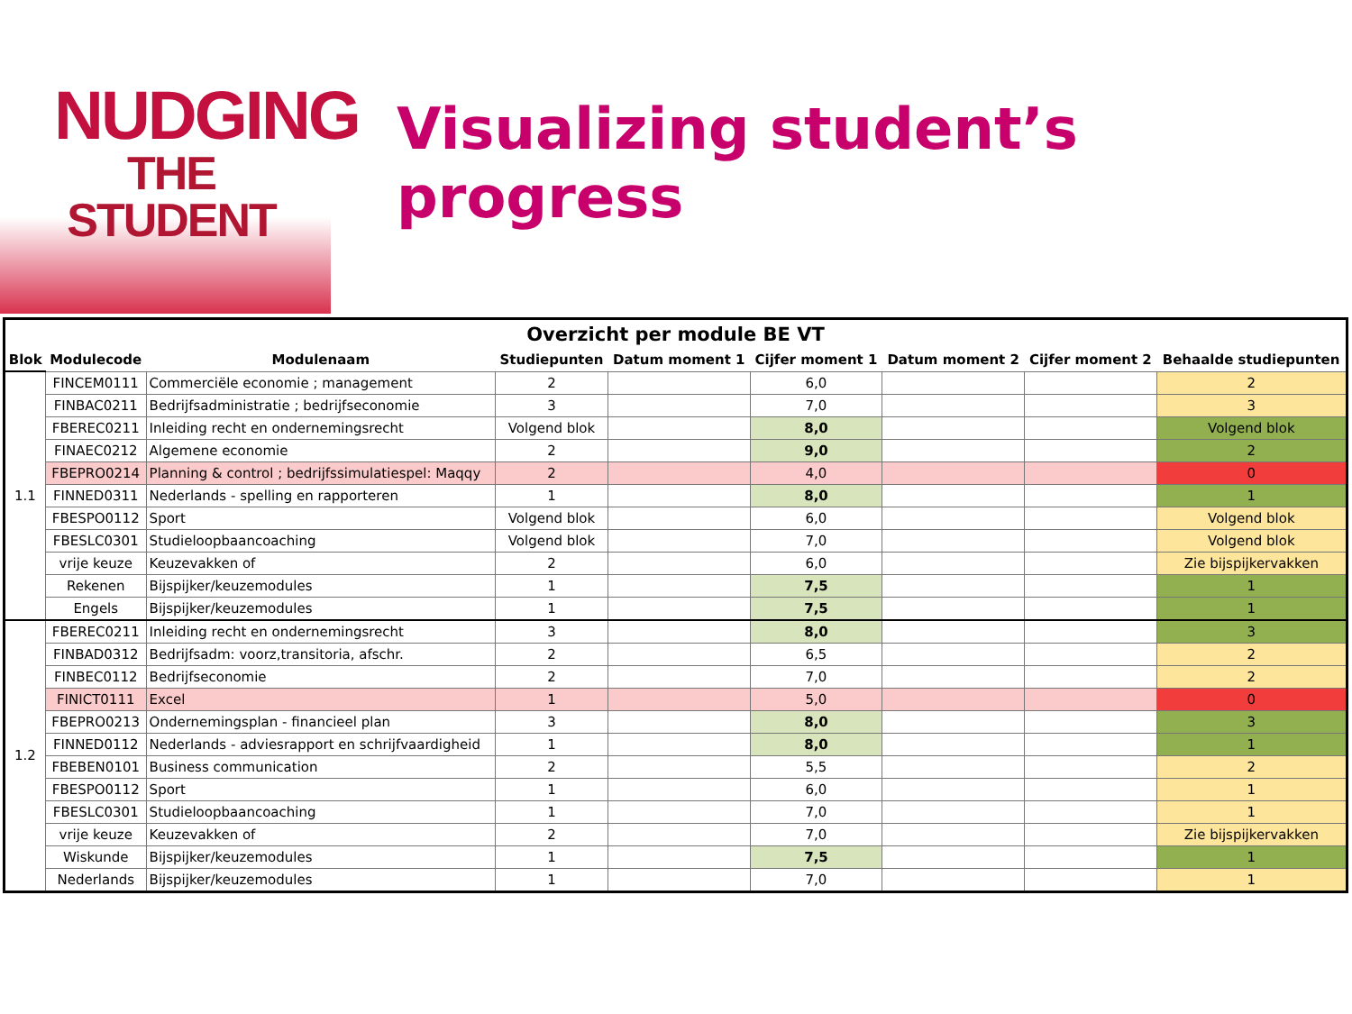NUDGING
THE STUDENT
Visualizing student’s
progress
| Overzicht per module BE VT | | | | | | | | |
| --- | --- | --- | --- | --- | --- | --- | --- | --- |
| Blok | Modulecode | Modulenaam | Studiepunten | Datum moment 1 | Cijfer moment 1 | Datum moment 2 | Cijfer moment 2 | Behaalde studiepunten |
| 1.1 | FINCEM0111 | Commerciële economie ; management | 2 | | 6,0 | | | 2 |
| | FINBAC0211 | Bedrijfsadministratie ; bedrijfseconomie | 3 | | 7,0 | | | 3 |
| | FBEREC0211 | Inleiding recht en ondernemingsrecht | Volgend blok | | 8,0 | | | Volgend blok |
| | FINAEC0212 | Algemene economie | 2 | | 9,0 | | | 2 |
| | FBEPRO0214 | Planning & control ; bedrijfssimulatiespel: Maqqy | 2 | | 4,0 | | | 0 |
| | FINNED0311 | Nederlands - spelling en rapporteren | 1 | | 8,0 | | | 1 |
| | FBESPO0112 | Sport | Volgend blok | | 6,0 | | | Volgend blok |
| | FBESLC0301 | Studieloopbaancoaching | Volgend blok | | 7,0 | | | Volgend blok |
| | vrije keuze | Keuzevakken of | 2 | | 6,0 | | | Zie bijspijkervakken |
| | Rekenen | Bijspijker/keuzemodules | 1 | | 7,5 | | | 1 |
| | Engels | Bijspijker/keuzemodules | 1 | | 7,5 | | | 1 |
| 1.2 | FBEREC0211 | Inleiding recht en ondernemingsrecht | 3 | | 8,0 | | | 3 |
| | FINBAD0312 | Bedrijfsadm: voorz,transitoria, afschr. | 2 | | 6,5 | | | 2 |
| | FINBEC0112 | Bedrijfseconomie | 2 | | 7,0 | | | 2 |
| | FINICT0111 | Excel | 1 | | 5,0 | | | 0 |
| | FBEPRO0213 | Ondernemingsplan - financieel plan | 3 | | 8,0 | | | 3 |
| | FINNED0112 | Nederlands - adviesrapport en schrijfvaardigheid | 1 | | 8,0 | | | 1 |
| | FBEBEN0101 | Business communication | 2 | | 5,5 | | | 2 |
| | FBESPO0112 | Sport | 1 | | 6,0 | | | 1 |
| | FBESLC0301 | Studieloopbaancoaching | 1 | | 7,0 | | | 1 |
| | vrije keuze | Keuzevakken of | 2 | | 7,0 | | | Zie bijspijkervakken |
| | Wiskunde | Bijspijker/keuzemodules | 1 | | 7,5 | | | 1 |
| | Nederlands | Bijspijker/keuzemodules | 1 | | 7,0 | | | 1 |